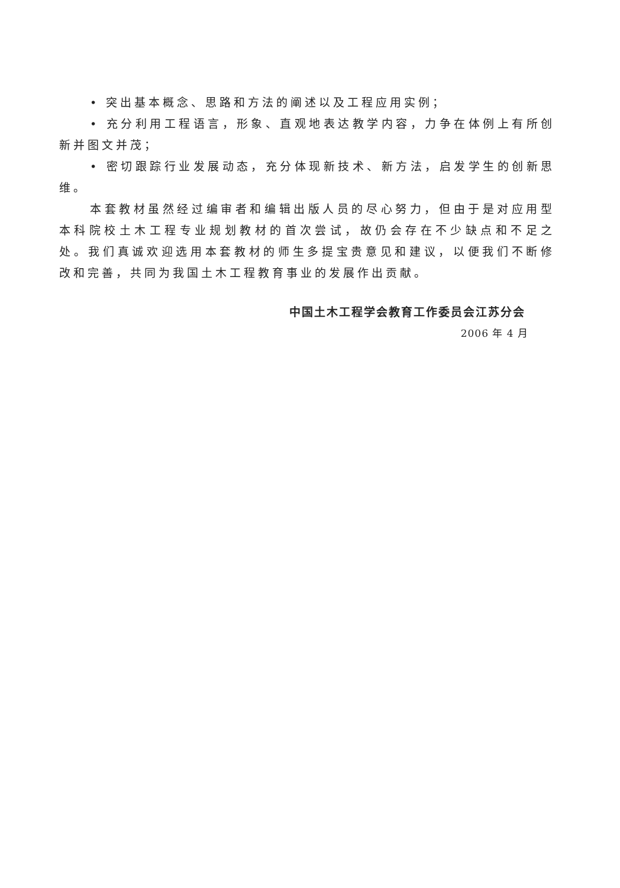• 突出基本概念、思路和方法的阐述以及工程应用实例；
• 充分利用工程语言，形象、直观地表达教学内容，力争在体例上有所创新并图文并茂；
• 密切跟踪行业发展动态，充分体现新技术、新方法，启发学生的创新思维。
本套教材虽然经过编审者和编辑出版人员的尽心努力，但由于是对应用型本科院校土木工程专业规划教材的首次尝试，故仍会存在不少缺点和不足之处。我们真诚欢迎选用本套教材的师生多提宝贵意见和建议，以便我们不断修改和完善，共同为我国土木工程教育事业的发展作出贡献。
中国土木工程学会教育工作委员会江苏分会
2006 年 4 月